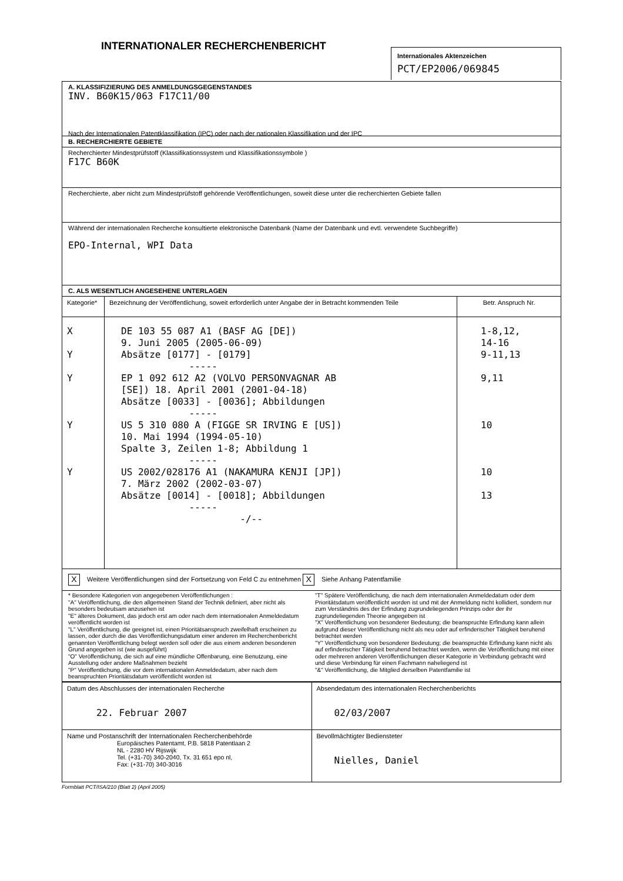INTERNATIONALER RECHERCHENBERICHT
Internationales Aktenzeichen
PCT/EP2006/069845
A. KLASSIFIZIERUNG DES ANMELDUNGSGEGENSTANDES
INV. B60K15/063 F17C11/00
Nach der Internationalen Patentklassifikation (IPC) oder nach der nationalen Klassifikation und der IPC
B. RECHERCHIERTE GEBIETE
Recherchierter Mindestprüfstoff (Klassifikationssystem und Klassifikationssymbole )
F17C B60K
Recherchierte, aber nicht zum Mindestprüfstoff gehörende Veröffentlichungen, soweit diese unter die recherchierten Gebiete fallen
Während der internationalen Recherche konsultierte elektronische Datenbank (Name der Datenbank und evtl. verwendete Suchbegriffe)
EPO-Internal, WPI Data
C. ALS WESENTLICH ANGESEHENE UNTERLAGEN
| Kategorie* | Bezeichnung der Veröffentlichung, soweit erforderlich unter Angabe der in Betracht kommenden Teile | Betr. Anspruch Nr. |
| --- | --- | --- |
| X Y Y Y Y | DE 103 55 087 A1 (BASF AG [DE]) 9. Juni 2005 (2005-06-09) Absätze [0177] - [0179] ----- EP 1 092 612 A2 (VOLVO PERSONVAGNAR AB [SE]) 18. April 2001 (2001-04-18) Absätze [0033] - [0036]; Abbildungen ----- US 5 310 080 A (FIGGE SR IRVING E [US]) 10. Mai 1994 (1994-05-10) Spalte 3, Zeilen 1-8; Abbildung 1 ----- US 2002/028176 A1 (NAKAMURA KENJI [JP]) 7. März 2002 (2002-03-07) Absätze [0014] - [0018]; Abbildungen ----- -/-- | 1-8,12, 14-16 9-11,13 9,11 10 10 13 |
| X Weitere Veröffentlichungen sind der Fortsetzung von Feld C zu entnehmen X Siehe Anhang Patentfamilie | | |
| * Besondere Kategorien von angegebenen Veröffentlichungen : "A" Veröffentlichung, die den allgemeinen Stand der Technik definiert, aber nicht als besonders bedeutsam anzusehen ist "E" älteres Dokument, das jedoch erst am oder nach dem internationalen Anmeldedatum veröffentlicht worden ist "L" Veröffentlichung, die geeignet ist, einen Prioritätsanspruch zweifelhaft erscheinen zu lassen, oder durch die das Veröffentlichungsdatum einer anderen im Recherchenbericht genannten Veröffentlichung belegt werden soll oder die aus einem anderen besonderen Grund angegeben ist (wie ausgeführt) "O" Veröffentlichung, die sich auf eine mündliche Offenbarung, eine Benutzung, eine Ausstellung oder andere Maßnahmen bezieht "P" Veröffentlichung, die vor dem internationalen Anmeldedatum, aber nach dem beanspruchten Prioritätsdatum veröffentlicht worden ist "T" Spätere Veröffentlichung, die nach dem internationalen Anmeldedatum oder dem Prioritätsdatum veröffentlicht worden ist und mit der Anmeldung nicht kollidiert, sondern nur zum Verständnis des der Erfindung zugrundeliegenden Prinzips oder der ihr zugrundeliegenden Theorie angegeben ist "X" Veröffentlichung von besonderer Bedeutung; die beanspruchte Erfindung kann allein aufgrund dieser Veröffentlichung nicht als neu oder auf erfinderischer Tätigkeit beruhend betrachtet werden "Y" Veröffentlichung von besonderer Bedeutung; die beanspruchte Erfindung kann nicht als auf erfinderischer Tätigkeit beruhend betrachtet werden, wenn die Veröffentlichung mit einer oder mehreren anderen Veröffentlichungen dieser Kategorie in Verbindung gebracht wird und diese Verbindung für einen Fachmann naheliegend ist "&" Veröffentlichung, die Mitglied derselben Patentfamilie ist | | |
| Datum des Abschlusses der internationalen Recherche 22. Februar 2007 | Absendedatum des internationalen Recherchenberichts 02/03/2007 |
| Name und Postanschrift der Internationalen Recherchenbehörde Europäisches Patentamt, P.B. 5818 Patentlaan 2 NL - 2280 HV Rijswijk Tel. (+31-70) 340-2040, Tx. 31 651 epo nl, Fax: (+31-70) 340-3016 | Bevollmächtigter Bediensteter Nielles, Daniel |
Formblatt PCT/ISA/210 (Blatt 2) (April 2005)